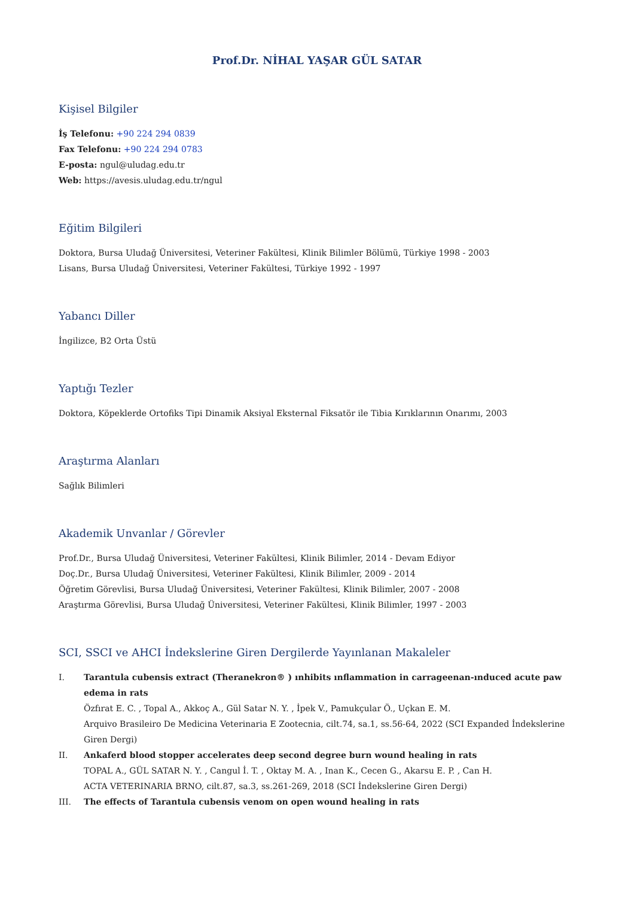Prof.Dr. NİHAL YAŞAR GÜL SATAR
Kişisel Bilgiler
İş Telefonu: +90 224 294 0839
Fax Telefonu: +90 224 294 0783
E-posta: ngul@uludag.edu.tr
Web: https://avesis.uludag.edu.tr/ngul
Eğitim Bilgileri
Doktora, Bursa Uludağ Üniversitesi, Veteriner Fakültesi, Klinik Bilimler Bölümü, Türkiye 1998 - 2003
Lisans, Bursa Uludağ Üniversitesi, Veteriner Fakültesi, Türkiye 1992 - 1997
Yabancı Diller
İngilizce, B2 Orta Üstü
Yaptığı Tezler
Doktora, Köpeklerde Ortofiks Tipi Dinamik Aksiyal Eksternal Fiksatör ile Tibia Kırıklarının Onarımı, 2003
Araştırma Alanları
Sağlık Bilimleri
Akademik Unvanlar / Görevler
Prof.Dr., Bursa Uludağ Üniversitesi, Veteriner Fakültesi, Klinik Bilimler, 2014 - Devam Ediyor
Doç.Dr., Bursa Uludağ Üniversitesi, Veteriner Fakültesi, Klinik Bilimler, 2009 - 2014
Öğretim Görevlisi, Bursa Uludağ Üniversitesi, Veteriner Fakültesi, Klinik Bilimler, 2007 - 2008
Araştırma Görevlisi, Bursa Uludağ Üniversitesi, Veteriner Fakültesi, Klinik Bilimler, 1997 - 2003
SCI, SSCI ve AHCI İndekslerine Giren Dergilerde Yayınlanan Makaleler
I. Tarantula cubensis extract (Theranekron® ) ınhibits ınflammation in carrageenan-ınduced acute paw edema in rats
Özfırat E. C. , Topal A., Akkoç A., Gül Satar N. Y. , İpek V., Pamukçular Ö., Uçkan E. M.
Arquivo Brasileiro De Medicina Veterinaria E Zootecnia, cilt.74, sa.1, ss.56-64, 2022 (SCI Expanded İndekslerine Giren Dergi)
II. Ankaferd blood stopper accelerates deep second degree burn wound healing in rats
TOPAL A., GÜL SATAR N. Y. , Cangul İ. T. , Oktay M. A. , Inan K., Cecen G., Akarsu E. P. , Can H.
ACTA VETERINARIA BRNO, cilt.87, sa.3, ss.261-269, 2018 (SCI İndekslerine Giren Dergi)
III. The effects of Tarantula cubensis venom on open wound healing in rats